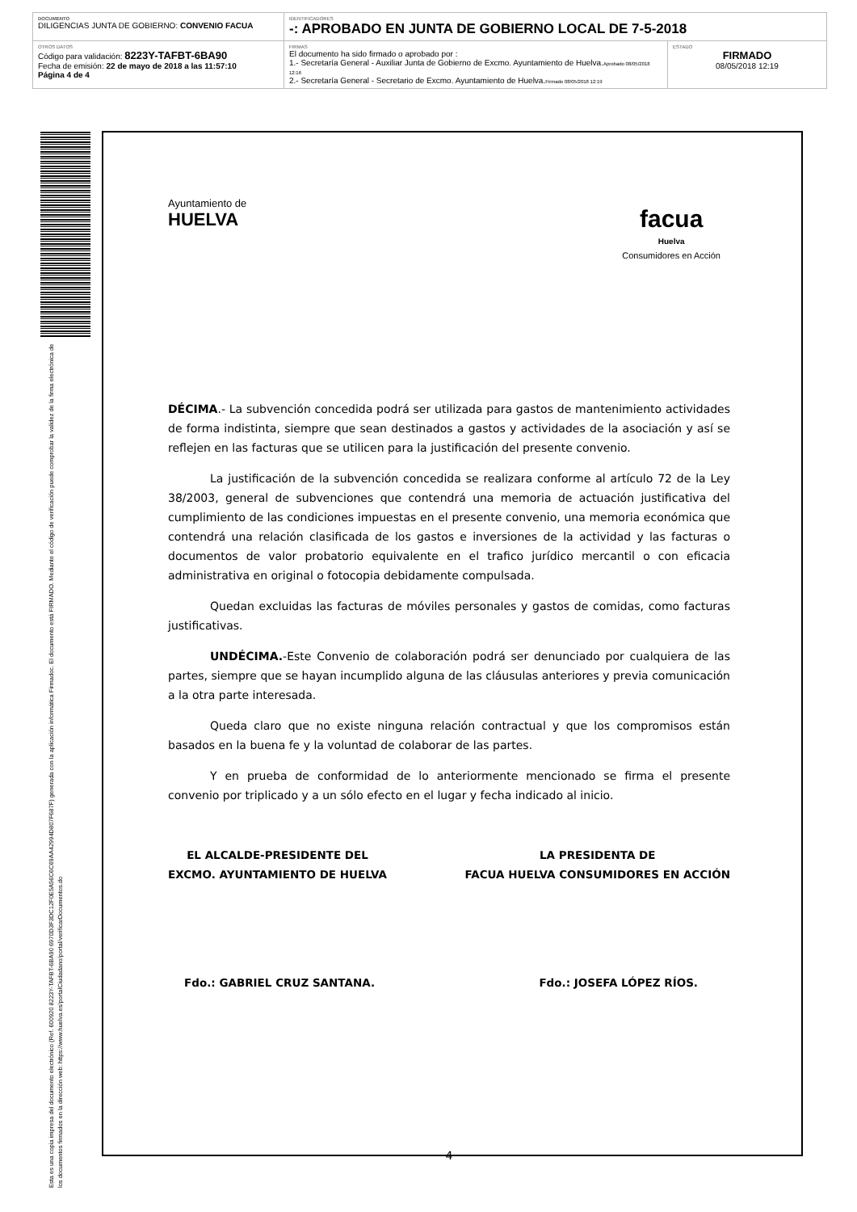DOCUMENTO
DILIGENCIAS JUNTA DE GOBIERNO: CONVENIO FACUA
IDENTIFICADORES
-: APROBADO EN JUNTA DE GOBIERNO LOCAL DE 7-5-2018
OTROS DATOS
Código para validación: 8223Y-TAFBT-6BA90
Fecha de emisión: 22 de mayo de 2018 a las 11:57:10
Página 4 de 4
FIRMAS
El documento ha sido firmado o aprobado por :
1.- Secretaría General - Auxiliar Junta de Gobierno de Excmo. Ayuntamiento de Huelva.Aprobado 08/05/2018 12:16
2.- Secretaría General - Secretario de Excmo. Ayuntamiento de Huelva.Firmado 08/05/2018 12:19
ESTADO
FIRMADO
08/05/2018 12:19
Esta es una copia impresa del documento electrónico (Ref. 600920 8223Y-TAFBT-6BA90 6970D3F3DC12F0E5A56C6C69AA42994D807F687F) generada con la aplicación informática Firmadoc. El documento está FIRMADO. Mediante el código de verificación puede comprobar la validez de la firma electrónica de los documentos firmados en la dirección web: https://www.huelva.es/portalCiudadano/portal/verificarDocumentos.do
Ayuntamiento de
HUELVA
facua
Huelva
Consumidores en Acción
DÉCIMA.- La subvención concedida podrá ser utilizada para gastos de mantenimiento actividades de forma indistinta, siempre que sean destinados a gastos y actividades de la asociación y así se reflejen en las facturas que se utilicen para la justificación del presente convenio.
La justificación de la subvención concedida se realizara conforme al artículo 72 de la Ley 38/2003, general de subvenciones que contendrá una memoria de actuación justificativa del cumplimiento de las condiciones impuestas en el presente convenio, una memoria económica que contendrá una relación clasificada de los gastos e inversiones de la actividad y las facturas o documentos de valor probatorio equivalente en el trafico jurídico mercantil o con eficacia administrativa en original o fotocopia debidamente compulsada.
Quedan excluidas las facturas de móviles personales y gastos de comidas, como facturas justificativas.
UNDÉCIMA.-Este Convenio de colaboración podrá ser denunciado por cualquiera de las partes, siempre que se hayan incumplido alguna de las cláusulas anteriores y previa comunicación a la otra parte interesada.
Queda claro que no existe ninguna relación contractual y que los compromisos están basados en la buena fe y la voluntad de colaborar de las partes.
Y en prueba de conformidad de lo anteriormente mencionado se firma el presente convenio por triplicado y a un sólo efecto en el lugar y fecha indicado al inicio.
EL ALCALDE-PRESIDENTE DEL
EXCMO. AYUNTAMIENTO DE HUELVA
LA PRESIDENTA DE
FACUA HUELVA CONSUMIDORES EN ACCIÓN
Fdo.: GABRIEL CRUZ SANTANA. Fdo.: JOSEFA LÓPEZ RÍOS.
4